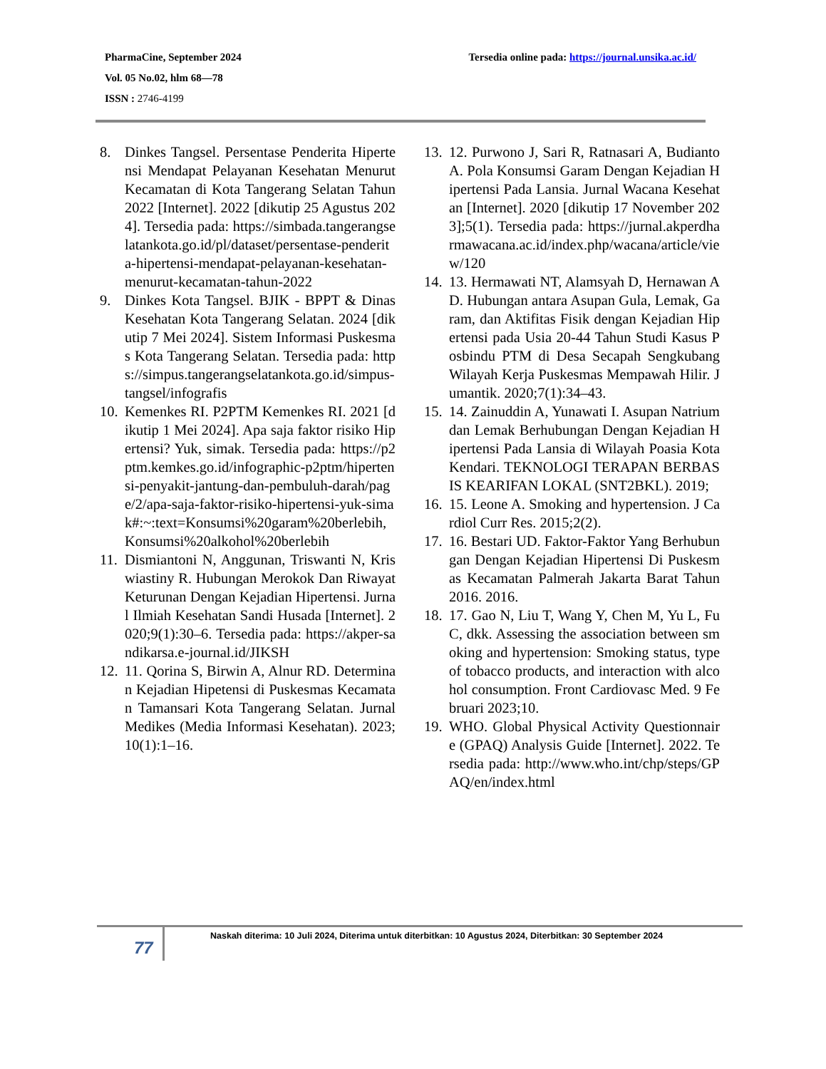PharmaCine, September 2024 Tersedia online pada: https://journal.unsika.ac.id/
Vol. 05 No.02, hlm 68—78
ISSN : 2746-4199
8. Dinkes Tangsel. Persentase Penderita Hipertensi Mendapat Pelayanan Kesehatan Menurut Kecamatan di Kota Tangerang Selatan Tahun 2022 [Internet]. 2022 [dikutip 25 Agustus 2024]. Tersedia pada: https://simbada.tangerangselatankota.go.id/pl/dataset/persentase-penderita-hipertensi-mendapat-pelayanan-kesehatan-menurut-kecamatan-tahun-2022
9. Dinkes Kota Tangsel. BJIK - BPPT & Dinas Kesehatan Kota Tangerang Selatan. 2024 [dikutip 7 Mei 2024]. Sistem Informasi Puskesmas Kota Tangerang Selatan. Tersedia pada: https://simpus.tangerangselatankota.go.id/simpus-tangsel/infografis
10. Kemenkes RI. P2PTM Kemenkes RI. 2021 [dikutip 1 Mei 2024]. Apa saja faktor risiko Hipertensi? Yuk, simak. Tersedia pada: https://p2ptm.kemkes.go.id/infographic-p2ptm/hipertensi-penyakit-jantung-dan-pembuluh-darah/page/2/apa-saja-faktor-risiko-hipertensi-yuk-simak#:~:text=Konsumsi%20garam%20berlebih,Konsumsi%20alkohol%20berlebih
11. Dismiantoni N, Anggunan, Triswanti N, Kriswiastiny R. Hubungan Merokok Dan Riwayat Keturunan Dengan Kejadian Hipertensi. Jurnal Ilmiah Kesehatan Sandi Husada [Internet]. 2020;9(1):30–6. Tersedia pada: https://akper-sandikarsa.e-journal.id/JIKSH
12. 11. Qorina S, Birwin A, Alnur RD. Determinan Kejadian Hipetensi di Puskesmas Kecamatan Tamansari Kota Tangerang Selatan. Jurnal Medikes (Media Informasi Kesehatan). 2023;10(1):1–16.
13. 12. Purwono J, Sari R, Ratnasari A, Budianto A. Pola Konsumsi Garam Dengan Kejadian Hipertensi Pada Lansia. Jurnal Wacana Kesehatan [Internet]. 2020 [dikutip 17 November 2023];5(1). Tersedia pada: https://jurnal.akperdharmawacana.ac.id/index.php/wacana/article/view/120
14. 13. Hermawati NT, Alamsyah D, Hernawan AD. Hubungan antara Asupan Gula, Lemak, Garam, dan Aktifitas Fisik dengan Kejadian Hipertensi pada Usia 20-44 Tahun Studi Kasus Posbindu PTM di Desa Secapah Sengkubang Wilayah Kerja Puskesmas Mempawah Hilir. Jumantik. 2020;7(1):34–43.
15. 14. Zainuddin A, Yunawati I. Asupan Natrium dan Lemak Berhubungan Dengan Kejadian Hipertensi Pada Lansia di Wilayah Poasia Kota Kendari. TEKNOLOGI TERAPAN BERBASIS KEARIFAN LOKAL (SNT2BKL). 2019;
16. 15. Leone A. Smoking and hypertension. J Cardiol Curr Res. 2015;2(2).
17. 16. Bestari UD. Faktor-Faktor Yang Berhubungan Dengan Kejadian Hipertensi Di Puskesmas Kecamatan Palmerah Jakarta Barat Tahun 2016. 2016.
18. 17. Gao N, Liu T, Wang Y, Chen M, Yu L, Fu C, dkk. Assessing the association between smoking and hypertension: Smoking status, type of tobacco products, and interaction with alcohol consumption. Front Cardiovasc Med. 9 Februari 2023;10.
19. WHO. Global Physical Activity Questionnaire (GPAQ) Analysis Guide [Internet]. 2022. Tersedia pada: http://www.who.int/chp/steps/GPAQ/en/index.html
77
Naskah diterima: 10 Juli 2024, Diterima untuk diterbitkan: 10 Agustus 2024, Diterbitkan: 30 September 2024